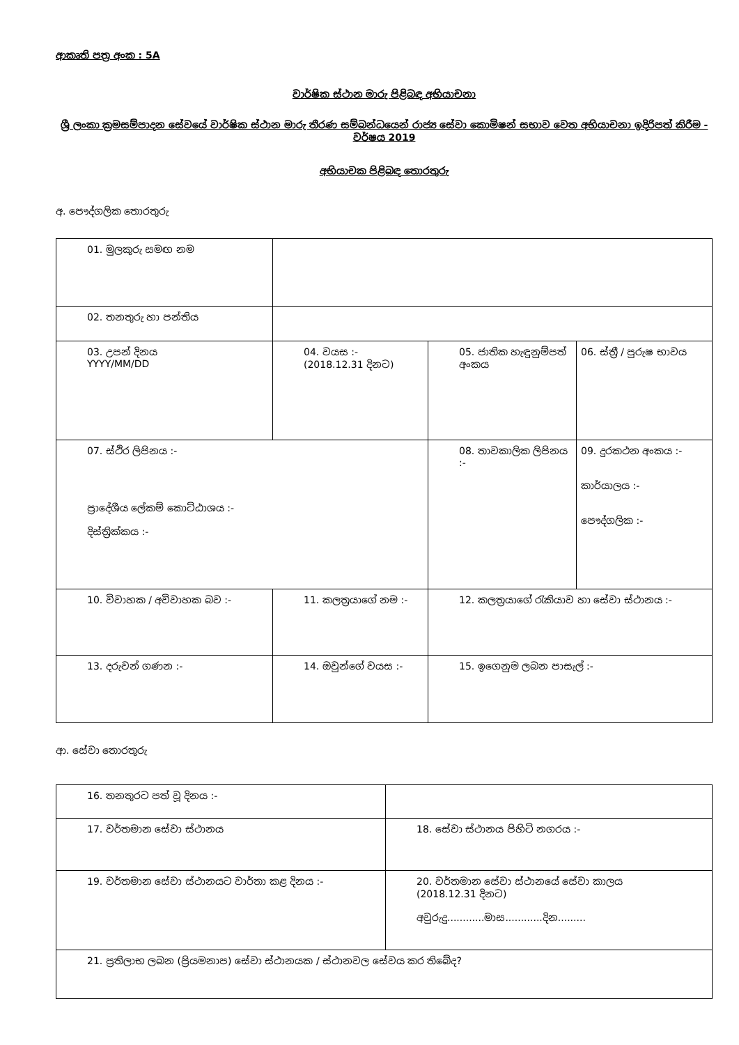ආකෘති පත්‍ර අංක : 5A
වාර්ෂික ස්ථාන මාරු පිළිබඳ අභියාචනා
ශ්‍රී ලංකා ක්‍රමසම්පාදන සේවයේ වාර්ෂික ස්ථාන මාරු තීරණ සම්බන්ධයෙන් රාජ්‍ය සේවා කොමිෂන් සභාව වෙත අභියාචනා ඉදිරිපත් කිරීම - වර්ෂය 2019
අභියාචක පිළිබඳ තොරතුරු
අ. පෞද්ගලික තොරතුරු
| 01. මුලකුරු සමඟ නම | | | |
| 02. තනතුරු හා පන්තිය | | | |
| 03. උපන් දිනය YYYY/MM/DD | 04. වයස :- (2018.12.31 දිනට) | 05. ජාතික හැඳුනුම්පත් අංකය | 06. ස්ත්‍රී / පුරුෂ භාවය |
| 07. ස්ථිර ලිපිනය :- ප්‍රාදේශීය ලේකම් කොට්ඨාශය :- දිස්ත්‍රික්කය :- | | 08. තාවකාලික ලිපිනය :- | 09. දුරකථන අංකය :- කාර්යාලය :- පෞද්ගලික :- |
| 10. විවාහක / අවිවාහක බව :- | 11. කලත්‍රයාගේ නම :- | 12. කලත්‍රයාගේ රැකියාව හා සේවා ස්ථානය :- | |
| 13. දරුවන් ගණන :- | 14. ඔවුන්ගේ වයස :- | 15. ඉගෙනුම ලබන පාසැල් :- | |
ආ. සේවා තොරතුරු
| 16. තනතුරට පත් වූ දිනය :- | |
| 17. වර්තමාන සේවා ස්ථානය | 18. සේවා ස්ථානය පිහිටි නගරය :- |
| 19. වර්තමාන සේවා ස්ථානයට වාර්තා කළ දිනය :- | 20. වර්තමාන සේවා ස්ථානයේ සේවා කාලය (2018.12.31 දිනට) අවුරුදු............මාස............දින......... |
| 21. ප්‍රතිලාභ ලබන (ප්‍රියමනාප) සේවා ස්ථානයක / ස්ථානවල සේවය කර තිබේද? | |